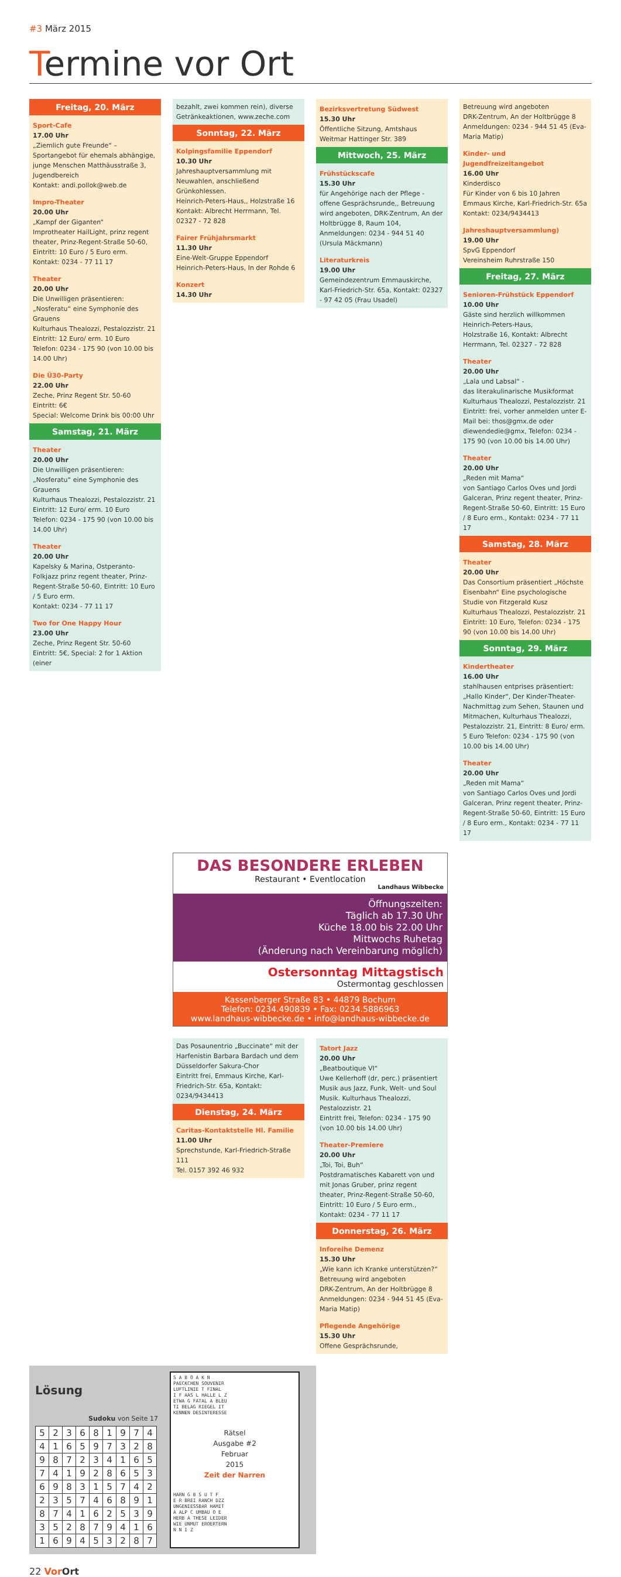#3 März 2015
Termine vor Ort
Freitag, 20. März
Sport-Cafe
17.00 Uhr
„Ziemlich gute Freunde“ – Sportangebot für ehemals abhängige, junge Menschen Matthäusstraße 3, Jugendbereich
Kontakt: andi.pollok@web.de
Impro-Theater
20.00 Uhr
„Kampf der Giganten“
Improtheater HailLight, prinz regent theater, Prinz-Regent-Straße 50-60, Eintritt: 10 Euro / 5 Euro erm.
Kontakt: 0234 - 77 11 17
Theater
20.00 Uhr
Die Unwilligen präsentieren: „Nosferatu“ eine Symphonie des Grauens
Kulturhaus Thealozzi, Pestalozzistr. 21
Eintritt: 12 Euro/ erm. 10 Euro
Telefon: 0234 - 175 90 (von 10.00 bis 14.00 Uhr)
Die Ü30-Party
22.00 Uhr
Zeche, Prinz Regent Str. 50-60
Eintritt: 6€
Special: Welcome Drink bis 00:00 Uhr
Samstag, 21. März
Theater
20.00 Uhr
Die Unwilligen präsentieren: „Nosferatu“ eine Symphonie des Grauens
Kulturhaus Thealozzi, Pestalozzistr. 21
Eintritt: 12 Euro/ erm. 10 Euro
Telefon: 0234 - 175 90 (von 10.00 bis 14.00 Uhr)
Theater
20.00 Uhr
Kapelsky & Marina, Ostperanto-Folkjazz prinz regent theater, Prinz-Regent-Straße 50-60, Eintritt: 10 Euro / 5 Euro erm.
Kontakt: 0234 - 77 11 17
Two for One Happy Hour
23.00 Uhr
Zeche, Prinz Regent Str. 50-60
Eintritt: 5€, Special: 2 for 1 Aktion (einer
bezahlt, zwei kommen rein), diverse Getränkeaktionen, www.zeche.com
Sonntag, 22. März
Kolpingsfamilie Eppendorf
10.30 Uhr
Jahreshauptversammlung mit Neuwahlen, anschließend Grünkohlessen.
Heinrich-Peters-Haus,, Holzstraße 16
Kontakt: Albrecht Herrmann, Tel. 02327 - 72 828
Fairer Frühjahrsmarkt
11.30 Uhr
Eine-Welt-Gruppe Eppendorf
Heinrich-Peters-Haus, In der Rohde 6
Konzert
14.30 Uhr
Bezirksvertretung Südwest
15.30 Uhr
Öffentliche Sitzung, Amtshaus Weitmar Hattinger Str. 389
Mittwoch, 25. März
Frühstückscafe
15.30 Uhr
für Angehörige nach der Pflege - offene Gesprächsrunde,, Betreuung wird angeboten, DRK-Zentrum, An der Holtbrügge 8, Raum 104, Anmeldungen: 0234 - 944 51 40 (Ursula Mäckmann)
Literaturkreis
19.00 Uhr
Gemeindezentrum Emmauskirche, Karl-Friedrich-Str. 65a, Kontakt: 02327 - 97 42 05 (Frau Usadel)
Betreuung wird angeboten
DRK-Zentrum, An der Holtbrügge 8
Anmeldungen: 0234 - 944 51 45 (Eva-Maria Matip)
Kinder- und Jugendfreizeitangebot
16.00 Uhr
Kinderdisco
Für Kinder von 6 bis 10 Jahren
Emmaus Kirche, Karl-Friedrich-Str. 65a
Kontakt: 0234/9434413
Jahreshauptversammlung)
19.00 Uhr
SpvG Eppendorf
Vereinsheim Ruhrstraße 150
Freitag, 27. März
Senioren-Frühstück Eppendorf
10.00 Uhr
Gäste sind herzlich willkommen
Heinrich-Peters-Haus,
Holzstraße 16, Kontakt: Albrecht Herrmann, Tel. 02327 - 72 828
Theater
20.00 Uhr
„Lala und Labsal“ -
das literakulinarische Musikformat
Kulturhaus Thealozzi, Pestalozzistr. 21
Eintritt: frei, vorher anmelden unter E-Mail bei: thos@gmx.de oder diewendedie@gmx, Telefon: 0234 - 175 90 (von 10.00 bis 14.00 Uhr)
Theater
20.00 Uhr
„Reden mit Mama“
von Santiago Carlos Oves und Jordi Galceran, Prinz regent theater, Prinz-Regent-Straße 50-60, Eintritt: 15 Euro / 8 Euro erm., Kontakt: 0234 - 77 11 17
Samstag, 28. März
Theater
20.00 Uhr
Das Consortium präsentiert „Höchste Eisenbahn“ Eine psychologische Studie von Fitzgerald Kusz
Kulturhaus Thealozzi, Pestalozzistr. 21
Eintritt: 10 Euro, Telefon: 0234 - 175 90 (von 10.00 bis 14.00 Uhr)
Sonntag, 29. März
Kindertheater
16.00 Uhr
stahlhausen entprises präsentiert: „Hallo Kinder“, Der Kinder-Theater-Nachmittag zum Sehen, Staunen und Mitmachen, Kulturhaus Thealozzi, Pestalozzistr. 21, Eintritt: 8 Euro/ erm. 5 Euro Telefon: 0234 - 175 90 (von 10.00 bis 14.00 Uhr)
Theater
20.00 Uhr
„Reden mit Mama“
von Santiago Carlos Oves und Jordi Galceran, Prinz regent theater, Prinz-Regent-Straße 50-60, Eintritt: 15 Euro / 8 Euro erm., Kontakt: 0234 - 77 11 17
DAS BESONDERE ERLEBEN
Restaurant • Eventlocation
Landhaus Wibbecke
Öffnungszeiten:
Täglich ab 17.30 Uhr
Küche 18.00 bis 22.00 Uhr
Mittwochs Ruhetag
(Änderung nach Vereinbarung möglich)
Ostersonntag Mittagstisch
Ostermontag geschlossen
Kassenberger Straße 83 • 44879 Bochum
Telefon: 0234.490839 • Fax: 0234.5886963
www.landhaus-wibbecke.de • info@landhaus-wibbecke.de
Das Posaunentrio „Buccinate“ mit der Harfenistin Barbara Bardach und dem Düsseldorfer Sakura-Chor
Eintritt frei, Emmaus Kirche, Karl-Friedrich-Str. 65a, Kontakt: 0234/9434413
Dienstag, 24. März
Caritas-Kontaktstelle Hl. Familie
11.00 Uhr
Sprechstunde, Karl-Friedrich-Straße 111
Tel. 0157 392 46 932
Tatort Jazz
20.00 Uhr
„Beatboutique VI“
Uwe Kellerhoff (dr, perc.) präsentiert Musik aus Jazz, Funk, Welt- und Soul Musik. Kulturhaus Thealozzi, Pestalozzistr. 21
Eintritt frei, Telefon: 0234 - 175 90 (von 10.00 bis 14.00 Uhr)
Theater-Premiere
20.00 Uhr
„Toi, Toi, Buh“
Postdramatisches Kabarett von und mit Jonas Gruber, prinz regent theater, Prinz-Regent-Straße 50-60, Eintritt: 10 Euro / 5 Euro erm., Kontakt: 0234 - 77 11 17
Donnerstag, 26. März
Inforeihe Demenz
15.30 Uhr
„Wie kann ich Kranke unterstützen?“
Betreuung wird angeboten
DRK-Zentrum, An der Holtbrügge 8
Anmeldungen: 0234 - 944 51 45 (Eva-Maria Matip)
Pflegende Angehörige
15.30 Uhr
Offene Gesprächsrunde,
Lösung
Sudoku von Seite 17
| 5 | 2 | 3 | 6 | 8 | 1 | 9 | 7 | 4 |
| 4 | 1 | 6 | 5 | 9 | 7 | 3 | 2 | 8 |
| 9 | 8 | 7 | 2 | 3 | 4 | 1 | 6 | 5 |
| 7 | 4 | 1 | 9 | 2 | 8 | 6 | 5 | 3 |
| 6 | 9 | 8 | 3 | 1 | 5 | 7 | 4 | 2 |
| 2 | 3 | 5 | 7 | 4 | 6 | 8 | 9 | 1 |
| 8 | 7 | 4 | 1 | 6 | 2 | 5 | 3 | 9 |
| 3 | 5 | 2 | 8 | 7 | 9 | 4 | 1 | 6 |
| 1 | 6 | 9 | 4 | 5 | 3 | 2 | 8 | 7 |
S A B O A K N
PAECKCHEN SOUVENIR
LUFTLINIE T FINAL
I F AAS L HALLE L Z
ETWA G FATAL A BLEU
TI BELAG RIEGEL IT
KENNEN DESINTERESSE
Rätsel
Ausgabe #2
Februar
2015
Zeit der Narren
HARN G B S U T F
E R BREI RANCH DZZ
UNGENIESSBAR HAMIT
A ALP C UMBAU O E
HERB A THESE LEIDER
WIE UNMUT EROERTERN
N N I Z
22 Vor Ort